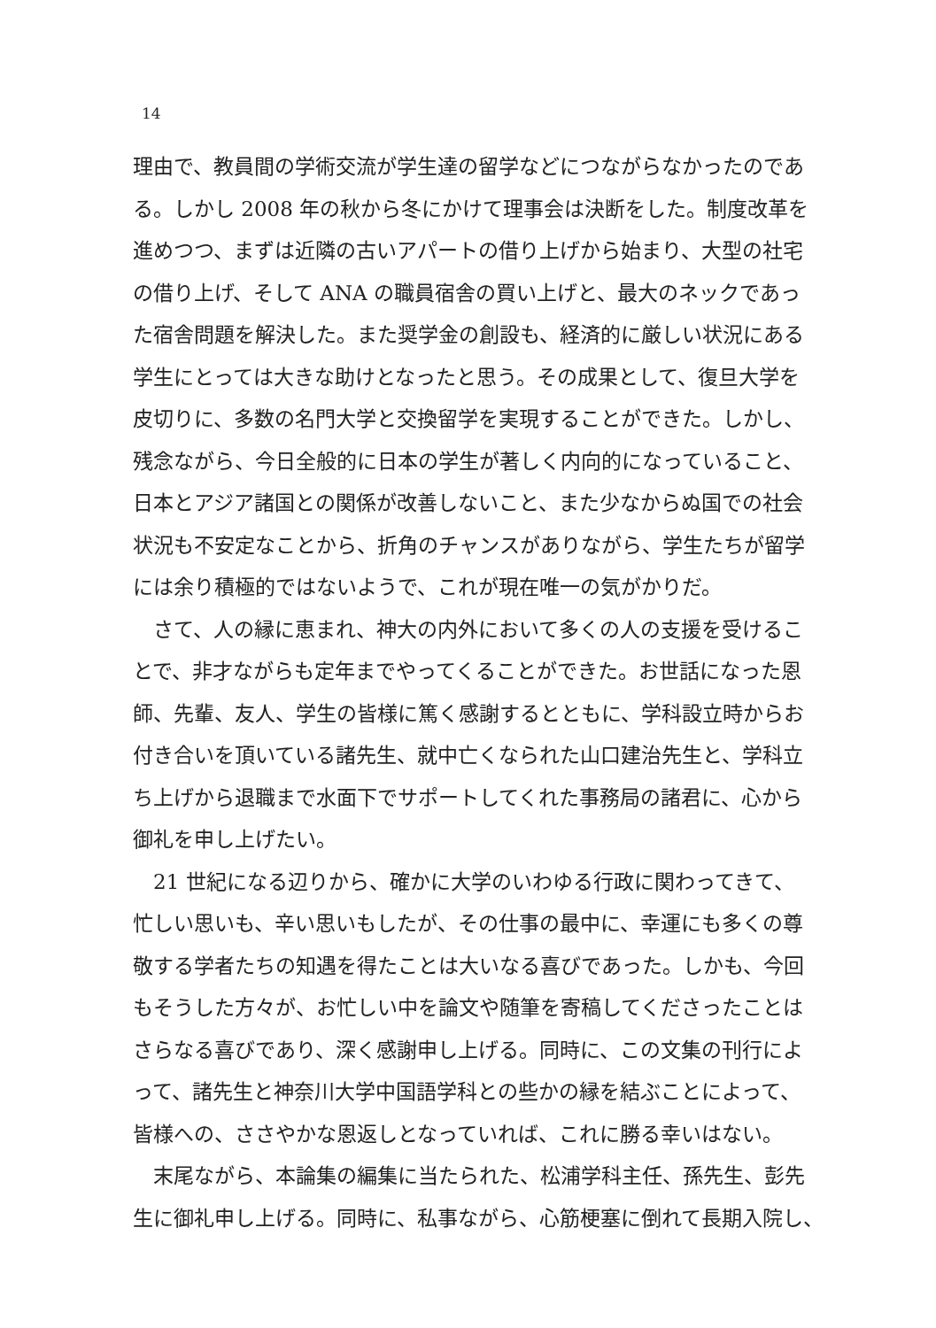14
理由で、教員間の学術交流が学生達の留学などにつながらなかったのであ
る。しかし 2008 年の秋から冬にかけて理事会は決断をした。制度改革を
進めつつ、まずは近隣の古いアパートの借り上げから始まり、大型の社宅
の借り上げ、そして ANA の職員宿舎の買い上げと、最大のネックであっ
た宿舎問題を解決した。また奨学金の創設も、経済的に厳しい状況にある
学生にとっては大きな助けとなったと思う。その成果として、復旦大学を
皮切りに、多数の名門大学と交換留学を実現することができた。しかし、
残念ながら、今日全般的に日本の学生が著しく内向的になっていること、
日本とアジア諸国との関係が改善しないこと、また少なからぬ国での社会
状況も不安定なことから、折角のチャンスがありながら、学生たちが留学
には余り積極的ではないようで、これが現在唯一の気がかりだ。
　さて、人の縁に恵まれ、神大の内外において多くの人の支援を受けるこ
とで、非才ながらも定年までやってくることができた。お世話になった恩
師、先輩、友人、学生の皆様に篤く感謝するとともに、学科設立時からお
付き合いを頂いている諸先生、就中亡くなられた山口建治先生と、学科立
ち上げから退職まで水面下でサポートしてくれた事務局の諸君に、心から
御礼を申し上げたい。
　21 世紀になる辺りから、確かに大学のいわゆる行政に関わってきて、
忙しい思いも、辛い思いもしたが、その仕事の最中に、幸運にも多くの尊
敬する学者たちの知遇を得たことは大いなる喜びであった。しかも、今回
もそうした方々が、お忙しい中を論文や随筆を寄稿してくださったことは
さらなる喜びであり、深く感謝申し上げる。同時に、この文集の刊行によ
って、諸先生と神奈川大学中国語学科との些かの縁を結ぶことによって、
皆様への、ささやかな恩返しとなっていれば、これに勝る幸いはない。
　末尾ながら、本論集の編集に当たられた、松浦学科主任、孫先生、彭先
生に御礼申し上げる。同時に、私事ながら、心筋梗塞に倒れて長期入院し、